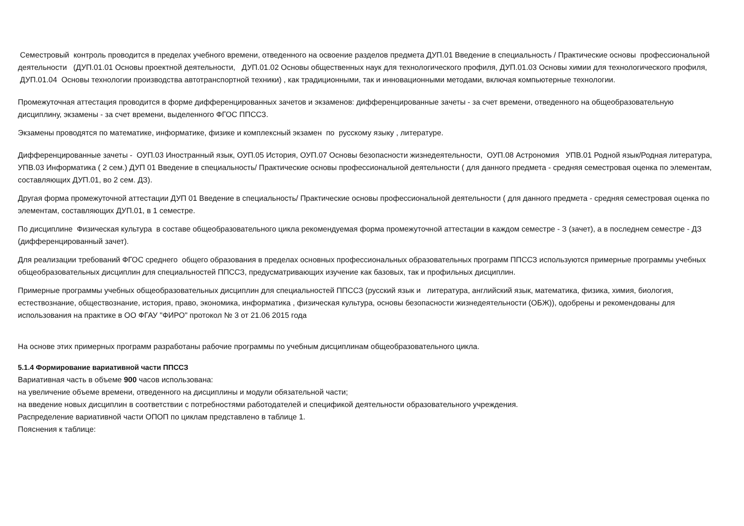Семестровый контроль проводится в пределах учебного времени, отведенного на освоение разделов предмета ДУП.01 Введение в специальность / Практические основы профессиональной деятельности (ДУП.01.01 Основы проектной деятельности, ДУП.01.02 Основы общественных наук для технологического профиля, ДУП.01.03 Основы химии для технологического профиля, ДУП.01.04 Основы технологии производства автотранспортной техники) , как традиционными, так и инновационными методами, включая компьютерные технологии.
Промежуточная аттестация проводится в форме дифференцированных зачетов и экзаменов: дифференцированные зачеты - за счет времени, отведенного на общеобразовательную дисциплину, экзамены - за счет времени, выделенного ФГОС ППССЗ.
Экзамены проводятся по математике, информатике, физике и комплексный экзамен по русскому языку , литературе.
Дифференцированные зачеты - ОУП.03 Иностранный язык, ОУП.05 История, ОУП.07 Основы безопасности жизнедеятельности, ОУП.08 Астрономия УПВ.01 Родной язык/Родная литература, УПВ.03 Информатика ( 2 сем.) ДУП 01 Введение в специальность/ Практические основы профессиональной деятельности ( для данного предмета - средняя семестровая оценка по элементам, составляющих ДУП.01, во 2 сем. ДЗ).
Другая форма промежуточной аттестации ДУП 01 Введение в специальность/ Практические основы профессиональной деятельности ( для данного предмета - средняя семестровая оценка по элементам, составляющих ДУП.01, в 1 семестре.
По дисциплине Физическая культура в составе общеобразовательного цикла рекомендуемая форма промежуточной аттестации в каждом семестре - З (зачет), а в последнем семестре - ДЗ (дифференцированный зачет).
Для реализации требований ФГОС среднего общего образования в пределах основных профессиональных образовательных программ ППССЗ используются примерные программы учебных общеобразовательных дисциплин для специальностей ППССЗ, предусматривающих изучение как базовых, так и профильных дисциплин.
Примерные программы учебных общеобразовательных дисциплин для специальностей ППССЗ (русский язык и литература, английский язык, математика, физика, химия, биология, естествознание, обществознание, история, право, экономика, информатика , физическая культура, основы безопасности жизнедеятельности (ОБЖ)), одобрены и рекомендованы для использования на практике в ОО ФГАУ "ФИРО" протокол № 3 от 21.06 2015 года
На основе этих примерных программ разработаны рабочие программы по учебным дисциплинам общеобразовательного цикла.
5.1.4 Формирование вариативной части ППССЗ
Вариативная часть в объеме 900 часов использована:
на увеличение объеме времени, отведенного на дисциплины и модули обязательной части;
на введение новых дисциплин в соответствии с потребностями работодателей и спецификой деятельности образовательного учреждения.
Распределение вариативной части ОПОП по циклам представлено в таблице 1.
Пояснения к таблице: